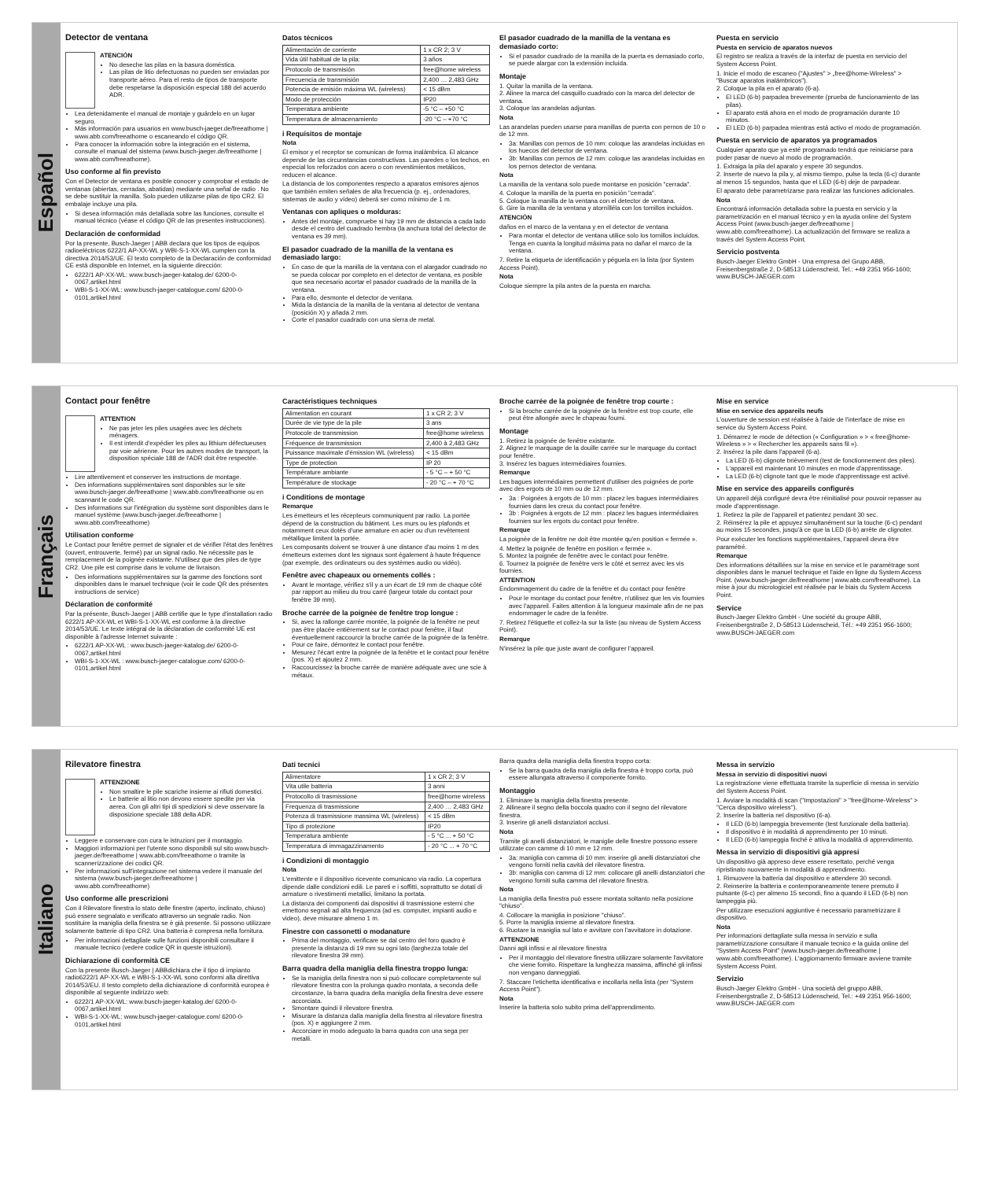Español
Detector de ventana
ATENCIÓN
No deseche las pilas en la basura doméstica.
Las pilas de litio defectuosas no pueden ser enviadas por transporte aéreo. Para el resto de tipos de transporte debe respetarse la disposición especial 188 del acuerdo ADR.
Lea detenidamente el manual de montaje y guárdelo en un lugar seguro.
Más información para usuarios en www.busch-jaeger.de/freeathome | www.abb.com/freeathome o escaneando el código QR.
Para conocer la información sobre la integración en el sistema, consulte el manual del sistema (www.busch-jaeger.de/freeathome | www.abb.com/freeathome).
Uso conforme al fin previsto
Con el Detector de ventana es posible conocer y comprobar el estado de ventanas (abiertas, cerradas, abatidas) mediante una señal de radio . No se debe sustituir la manilla. Solo pueden utilizarse pilas de tipo CR2. El embalaje incluye una pila.
Si desea información más detallada sobre las funciones, consulte el manual técnico (véase el código QR de las presentes instrucciones).
Declaración de conformidad
Por la presente, Busch-Jaeger | ABB declara que los tipos de equipos radioeléctricos 6222/1 AP-XX-WL y WBI-S-1-XX-WL cumplen con la directiva 2014/53/UE. El texto completo de la Declaración de conformidad CE está disponible en Internet, en la siguiente dirección:
6222/1 AP-XX-WL: www.busch-jaeger-katalog.de/ 6200-0-0067,artikel.html
WBI-S-1-XX-WL: www.busch-jaeger-catalogue.com/ 6200-0-0101,artikel.html
Datos técnicos
| Alimentación de corriente | 1 x CR 2; 3 V |
| Vida útil habitual de la pila: | 3 años |
| Protocolo de transmisión | free@home wireless |
| Frecuencia de transmisión | 2,400 … 2,483 GHz |
| Potencia de emisión máxima WL (wireless) | < 15 dBm |
| Modo de protección | IP20 |
| Temperatura ambiente | -5 °C – +50 °C |
| Temperatura de almacenamiento | -20 °C – +70 °C |
i Requisitos de montaje
Nota
El emisor y el receptor se comunican de forma inalámbrica. El alcance depende de las circunstancias constructivas. Las paredes o los techos, en especial los reforzados con acero o con revestimientos metálicos, reducen el alcance.
La distancia de los componentes respecto a aparatos emisores ajenos que también emiten señales de alta frecuencia (p. ej., ordenadores, sistemas de audio y vídeo) deberá ser como mínimo de 1 m.
Ventanas con apliques o molduras:
Antes del montaje, compruebe si hay 19 mm de distancia a cada lado desde el centro del cuadrado hembra (la anchura total del detector de ventana es 39 mm).
El pasador cuadrado de la manilla de la ventana es demasiado largo:
En caso de que la manilla de la ventana con el alargador cuadrado no se pueda colocar por completo en el detector de ventana, es posible que sea necesario acortar el pasador cuadrado de la manilla de la ventana.
Para ello, desmonte el detector de ventana.
Mida la distancia de la manilla de la ventana al detector de ventana (posición X) y añada 2 mm.
Corte el pasador cuadrado con una sierra de metal.
El pasador cuadrado de la manilla de la ventana es demasiado corto:
Si el pasador cuadrado de la manilla de la puerta es demasiado corto, se puede alargar con la extensión incluida.
Montaje
1. Quitar la manilla de la ventana.
2. Alinee la marca del casquillo cuadrado con la marca del detector de ventana.
3. Coloque las arandelas adjuntas.
Nota
Las arandelas pueden usarse para manillas de puerta con pernos de 10 o de 12 mm.
3a: Manillas con pernos de 10 mm: coloque las arandelas incluidas en los huecos del detector de ventana.
3b: Manillas con pernos de 12 mm: coloque las arandelas incluidas en los pernos detector de ventana.
Nota
La manilla de la ventana solo puede montarse en posición "cerrada".
4. Coloque la manilla de la puerta en posición "cerrada".
5. Coloque la manilla de la ventana con el detector de ventana.
6. Gire la manilla de la ventana y atornílléla con los tornillos incluidos.
ATENCIÓN
daños en el marco de la ventana y en el detector de ventana
Para montar el detector de ventana utilice solo los tornillos incluidos. Tenga en cuanta la longitud máxima para no dañar el marco de la ventana.
7. Retire la etiqueta de identificación y péguela en la lista (por System Access Point).
Nota
Coloque siempre la pila antes de la puesta en marcha.
Puesta en servicio
Puesta en servicio de aparatos nuevos
El registro se realiza a través de la interfaz de puesta en servicio del System Access Point.
1. Inicie el modo de escaneo ("Ajustes" > „free@home-Wireless" > "Buscar aparatos inalámbricos").
2. Coloque la pila en el aparato (6-a).
El LED (6-b) parpadea brevemente (prueba de funcionamiento de las pilas).
El aparato está ahora en el modo de programación durante 10 minutos.
El LED (6-b) parpadea mientras está activo el modo de programación.
Puesta en servicio de aparatos ya programados
Cualquier aparato que ya esté programado tendrá que reiniciarse para poder pasar de nuevo al modo de programación.
1. Extraiga la pila del aparato y espere 30 segundos.
2. Inserte de nuevo la pila y, al mismo tiempo, pulse la tecla (6-c) durante al menos 15 segundos, hasta que el LED (6-b) deje de parpadear.
El aparato debe parametrizarse para realizar las funciones adicionales.
Nota
Encontrará información detallada sobre la puesta en servicio y la parametrización en el manual técnico y en la ayuda online del System Access Point (www.busch-jaeger.de/freeathome | www.abb.com/freeathome). La actualización del firmware se realiza a través del System Access Point.
Servicio postventa
Busch-Jaeger Elektro GmbH - Una empresa del Grupo ABB, Freisenbergstraße 2, D-58513 Lüdenscheid, Tel.: +49 2351 956-1600; www.BUSCH-JAEGER.com
Français
Contact pour fenêtre
ATTENTION
Ne pas jeter les piles usagées avec les déchets ménagers.
Il est interdit d'expédier les piles au lithium défectueuses par voie aérienne. Pour les autres modes de transport, la disposition spéciale 188 de l'ADR doit être respectée.
Lire attentivement et conserver les instructions de montage.
Des informations supplémentaires sont disponibles sur le site www.busch-jaeger.de/freeathome | www.abb.com/freeathome ou en scannant le code QR.
Des informations sur l'intégration du système sont disponibles dans le manuel système (www.busch-jaeger.de/freeathome | www.abb.com/freeathome)
Utilisation conforme
Le Contact pour fenêtre permet de signaler et de vérifier l'état des fenêtres (ouvert, entrouverte, fermé) par un signal radio. Ne nécessite pas le remplacement de la poignée existante. N'utilisez que des piles de type CR2. Une pile est comprise dans le volume de livraison.
Des informations supplémentaires sur la gamme des fonctions sont disponibles dans le manuel technique (voir le code QR des présentes instructions de service)
Déclaration de conformité
Par la présente, Busch-Jaeger | ABB certifie que le type d'installation radio 6222/1 AP-XX-WL et WBI-S-1-XX-WL est conforme à la directive 2014/53/UE. Le texte intégral de la déclaration de conformité UE est disponible à l'adresse Internet suivante :
6222/1 AP-XX-WL : www.busch-jaeger-katalog.de/ 6200-0-0067,artikel.html
WBI-S-1-XX-WL : www.busch-jaeger-catalogue.com/ 6200-0-0101,artikel.html
Caractéristiques techniques
| Alimentation en courant | 1 x CR 2; 3 V |
| Durée de vie type de la pile | 3 ans |
| Protocole de transmission | free@home wireless |
| Fréquence de transmission | 2,400 à 2,483 GHz |
| Puissance maximale d'émission WL (wireless) | < 15 dBm |
| Type de protection | IP 20 |
| Température ambiante | - 5 °C – + 50 °C |
| Température de stockage | - 20 °C – + 70 °C |
i Conditions de montage
Remarque
Les émetteurs et les récepteurs communiquent par radio. La portée dépend de la construction du bâtiment. Les murs ou les plafonds et notamment ceux dotés d'une armature en acier ou d'un revêtement métallique limitent la portée.
Les composants doivent se trouver à une distance d'au moins 1 m des émetteurs externes dont les signaux sont également à haute fréquence (par exemple, des ordinateurs ou des systèmes audio ou vidéo).
Fenêtre avec chapeaux ou ornements collés :
Avant le montage, vérifiez s'il y a un écart de 19 mm de chaque côté par rapport au milieu du trou carré (largeur totale du contact pour fenêtre 39 mm).
Broche carrée de la poignée de fenêtre trop longue :
Si, avec la rallonge carrée montée, la poignée de la fenêtre ne peut pas être placée entièrement sur le contact pour fenêtre, il faut éventuellement raccourcir la broche carrée de la poignée de la fenêtre.
Pour ce faire, démontez le contact pour fenêtre.
Mesurez l'écart entre la poignée de la fenêtre et le contact pour fenêtre (pos. X) et ajoutez 2 mm.
Raccourcissez la broche carrée de manière adéquate avec une scie à métaux.
Broche carrée de la poignée de fenêtre trop courte :
Si la broche carrée de la poignée de la fenêtre est trop courte, elle peut être allongée avec le chapeau fourni.
Montage
1. Retirez la poignée de fenêtre existante.
2. Alignez le marquage de la douille carrée sur le marquage du contact pour fenêtre.
3. Insérez les bagues intermédiaires fournies.
Remarque
Les bagues intermédiaires permettent d'utiliser des poignées de porte avec des ergots de 10 mm ou de 12 mm.
3a : Poignées à ergots de 10 mm : placez les bagues intermédiaires fournies dans les creux du contact pour fenêtre.
3b : Poignées à ergots de 12 mm : placez les bagues intermédiaires fournies sur les ergots du contact pour fenêtre.
Remarque
La poignée de la fenêtre ne doit être montée qu'en position « fermée ».
4. Mettez la poignée de fenêtre en position « fermée ».
5. Montez la poignée de fenêtre avec le contact pour fenêtre.
6. Tournez la poignée de fenêtre vers le côté et serrez avec les vis fournies.
ATTENTION
Endommagement du cadre de la fenêtre et du contact pour fenêtre
Pour le montage du contact pour fenêtre, n'utilisez que les vis fournies avec l'appareil. Faites attention à la longueur maximale afin de ne pas endommager le cadre de la fenêtre.
7. Retirez l'étiquette et collez-la sur la liste (au niveau de System Access Point).
Remarque
N'insérez la pile que juste avant de configurer l'appareil.
Mise en service
Mise en service des appareils neufs
L'ouverture de session est réalisée à l'aide de l'interface de mise en service du System Access Point.
1. Démarrez le mode de détection (« Configuration » > « free@home-Wireless » > « Rechercher les appareils sans fil »).
2. Insérez la pile dans l'appareil (6-a).
La LED (6-b) clignote brièvement (test de fonctionnement des piles).
L'appareil est maintenant 10 minutes en mode d'apprentissage.
La LED (6-b) clignote tant que le mode d'apprentissage est activé.
Mise en service des appareils configurés
Un appareil déjà configuré devra être réinitialisé pour pouvoir repasser au mode d'apprentissage.
1. Retirez la pile de l'appareil et patientez pendant 30 sec.
2. Réinsérez la pile et appuyez simultanément sur la touche (6-c) pendant au moins 15 secondes, jusqu'à ce que la LED (6-b) arrête de clignoter.
Pour exécuter les fonctions supplémentaires, l'appareil devra être paramétré.
Remarque
Des informations détaillées sur la mise en service et le paramétrage sont disponibles dans le manuel technique et l'aide en ligne du System Access Point. (www.busch-jaeger.de/freeathome | www.abb.com/freeathome). La mise à jour du micrologiciel est réalisée par le biais du System Access Point.
Service
Busch-Jaeger Elektro GmbH - Une société du groupe ABB, Freisenbergstraße 2, D-58513 Lüdenscheid, Tél.: +49 2351 956-1600; www.BUSCH-JAEGER.com
Italiano
Rilevatore finestra
ATTENZIONE
Non smaltire le pile scariche insieme ai rifiuti domestici.
Le batterie al litio non devono essere spedite per via aerea. Con gli altri tipi di spedizioni si deve osservare la disposizione speciale 188 della ADR.
Leggere e conservare con cura le istruzioni per il montaggio.
Maggiori informazioni per l'utente sono disponibili sul sito www.busch-jaeger.de/freeathome | www.abb.com/freeathome o tramite la scannerizzazione dei codici QR.
Per informazioni sull'integrazione nel sistema vedere il manuale del sistema (www.busch-jaeger.de/freeathome | www.abb.com/freeathome)
Uso conforme alle prescrizioni
Con il Rilevatore finestra lo stato delle finestre (aperto, inclinato, chiuso) può essere segnalato e verificato attraverso un segnale radio. Non sostituire la maniglia della finestra se è già presente. Si possono utilizzare solamente batterie di tipo CR2. Una batteria è compresa nella fornitura.
Per informazioni dettagliate sulle funzioni disponibili consultare il manuale tecnico (vedere codice QR in queste istruzioni).
Dichiarazione di conformità CE
Con la presente Busch-Jaeger | ABBdichiara che il tipo di impianto radio6222/1 AP-XX-WL e WBI-S-1-XX-WL sono conformi alla direttiva 2014/53/EU. Il testo completo della dichiarazione di conformità europea è disponibile al seguente indirizzo web:
6222/1 AP-XX-WL: www.busch-jaeger-katalog.de/ 6200-0-0067,artikel.html
WBI-S-1-XX-WL: www.busch-jaeger-catalogue.com/ 6200-0-0101,artikel.html
Dati tecnici
| Alimentatore | 1 x CR 2; 3 V |
| Vita utile batteria | 3 anni |
| Protocollo di trasmissione | free@home wireless |
| Frequenza di trasmissione | 2,400 … 2,483 GHz |
| Potenza di trasmissione massima WL (wireless) | < 15 dBm |
| Tipo di protezione | IP20 |
| Temperatura ambiente | - 5 °C ... + 50 °C |
| Temperatura di immagazzinamento | - 20 °C ... + 70 °C |
i Condizioni di montaggio
Nota
L'emittente e il dispositivo ricevente comunicano via radio. La copertura dipende dalle condizioni edili. Le pareti e i soffitti, soprattutto se dotati di armature o rivestimenti metallici, limitano la portata.
La distanza dei componenti dai dispositivi di trasmissione esterni che emettono segnali ad alta frequenza (ad es. computer, impianti audio e video), deve misurare almeno 1 m.
Finestre con cassonetti o modanature
Prima del montaggio, verificare se dal centro del foro quadro è presente la distanza di 19 mm su ogni lato (larghezza totale del rilevatore finestra 39 mm).
Barra quadra della maniglia della finestra troppo lunga:
Se la maniglia della finestra non si può collocare completamente sul rilevatore finestra con la prolunga quadro montata, a seconda delle circostanze, la barra quadra della maniglia della finestra deve essere accorciata.
Smontare quindi il rilevatore finestra.
Misurare la distanza dalla maniglia della finestra al rilevatore finestra (pos. X) e aggiungere 2 mm.
Accorciare in modo adeguato la barra quadra con una sega per metalli.
Barra quadra della maniglia della finestra troppo corta:
Se la barra quadra della maniglia della finestra è troppo corta, può essere allungata attraverso il componente fornito.
Montaggio
1. Eliminare la maniglia della finestra presente.
2. Allineare il segno della boccola quadro con il segno del rilevatore finestra.
3. Inserire gli anelli distanziatori acclusi.
Nota
Tramite gli anelli distanziatori, le maniglie delle finestre possono essere utilizzate con camme di 10 mm e 12 mm.
3a: maniglia con camma di 10 mm: inserire gli anelli distanziatori che vengono forniti nella cavità del rilevatore finestra.
3b: maniglia con camma di 12 mm: collocare gli anelli distanziatori che vengono forniti sulla camma del rilevatore finestra.
Nota
La maniglia della finestra può essere montata soltanto nella posizione "chiuso".
4. Collocare la maniglia in posizione "chiuso".
5. Porre la maniglia insieme al rilevatore finestra.
6. Ruotare la maniglia sul lato e avvitare con l'avvitatore in dotazione.
ATTENZIONE
Danni agli infissi e al rilevatore finestra
Per il montaggio del rilevatore finestra utilizzare solamente l'avvitatore che viene fornito. Rispettare la lunghezza massima, affinché gli infissi non vengano danneggiati.
7. Staccare l'etichetta identificativa e incollarla nella lista (per "System Access Point").
Nota
Inserire la batteria solo subito prima dell'apprendimento.
Messa in servizio
Messa in servizio di dispositivi nuovi
La registrazione viene effettuata tramite la superficie di messa in servizio del System Access Point.
1. Avviare la modalità di scan ("Impostazioni" > "free@home-Wireless" > "Cerca dispositivo wireless").
2. Inserire la batteria nel dispositivo (6-a).
Il LED (6-b) lampeggia brevemente (test funzionale della batteria).
Il dispositivo è in modalità di apprendimento per 10 minuti.
Il LED (6-b) lampeggia finché è attiva la modalità di apprendimento.
Messa in servizio di dispositivi già appresi
Un dispositivo già appreso deve essere resettato, perché venga ripristinato nuovamente in modalità di apprendimento.
1. Rimuovere la batteria dal dispositivo e attendere 30 secondi.
2. Reinserire la batteria e contemporaneamente tenere premuto il pulsante (6-c) per almeno 15 secondi, fino a quando il LED (6-b) non lampeggia più.
Per utilizzare esecuzioni aggiuntive è necessario parametrizzare il dispositivo.
Nota
Per informazioni dettagliate sulla messa in servizio e sulla parametrizzazione consultare il manuale tecnico e la guida online del "System Access Point" (www.busch-jaeger.de/freeathome | www.abb.com/freeathome). L'aggiornamento firmware avviene tramite System Access Point.
Servizio
Busch-Jaeger Elektro GmbH - Una società del gruppo ABB, Freisenbergstraße 2, D-58513 Lüdenscheid, Tel.: +49 2351 956-1600; www.BUSCH-JAEGER.com